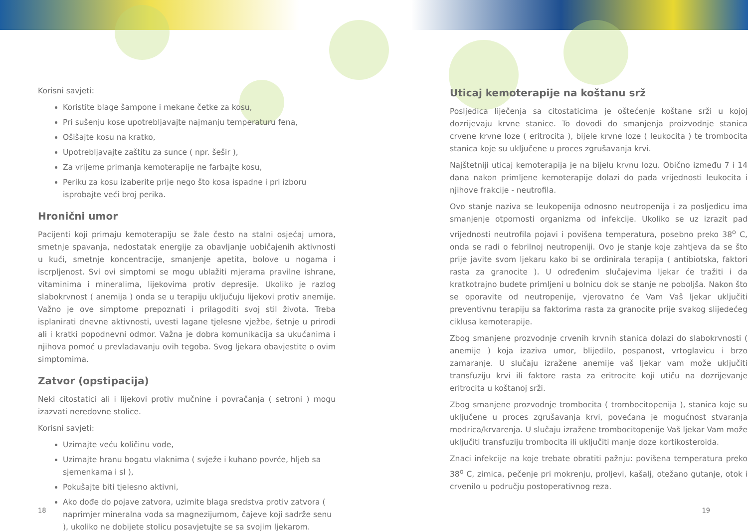Korisni savjeti:
Koristite blage šampone i mekane četke za kosu,
Pri sušenju kose upotrebljavajte najmanju temperaturu fena,
Ošišajte kosu na kratko,
Upotrebljavajte zaštitu za sunce ( npr. šešir ),
Za vrijeme primanja kemoterapije ne farbajte kosu,
Periku za kosu izaberite prije nego što kosa ispadne i pri izboru isprobajte veći broj perika.
Hronični umor
Pacijenti koji primaju kemoterapiju se žale često na stalni osjećaj umora, smetnje spavanja, nedostatak energije za obavljanje uobičajenih aktivnosti u kući, smetnje koncentracije, smanjenje apetita, bolove u nogama i iscrpljenost. Svi ovi simptomi se mogu ublažiti mjerama pravilne ishrane, vitaminima i mineralima, lijekovima protiv depresije. Ukoliko je razlog slabokrvnost ( anemija ) onda se u terapiju uključuju lijekovi protiv anemije. Važno je ove simptome prepoznati i prilagoditi svoj stil života. Treba isplanirati dnevne aktivnosti, uvesti lagane tjelesne vježbe, šetnje u prirodi ali i kratki popodnevni odmor. Važna je dobra komunikacija sa ukućanima i njihova pomoć u prevladavanju ovih tegoba. Svog ljekara obavjestite o ovim simptomima.
Zatvor (opstipacija)
Neki citostatici ali i lijekovi protiv mučnine i povračanja ( setroni ) mogu izazvati neredovne stolice.
Korisni savjeti:
Uzimajte veću količinu vode,
Uzimajte hranu bogatu vlaknima ( svježe i kuhano povrće, hljeb sa sjemenkama i sl ),
Pokušajte biti tjelesno aktivni,
Ako dođe do pojave zatvora, uzimite blaga sredstva protiv zatvora ( naprimjer mineralna voda sa magnezijumom, čajeve koji sadrže senu ), ukoliko ne dobijete stolicu posavjetujte se sa svojim ljekarom.
Uticaj kemoterapije na koštanu srž
Posljedica liječenja sa citostaticima je oštećenje koštane srži u kojoj dozrijevaju krvne stanice. To dovodi do smanjenja proizvodnje stanica crvene krvne loze ( eritrocita ), bijele krvne loze ( leukocita ) te trombocita stanica koje su uključene u proces zgrušavanja krvi.
Najštetniji uticaj kemoterapija je na bijelu krvnu lozu. Obično između 7 i 14 dana nakon primljene kemoterapije dolazi do pada vrijednosti leukocita i njihove frakcije - neutrofila.
Ovo stanje naziva se leukopenija odnosno neutropenija i za posljedicu ima smanjenje otpornosti organizma od infekcije. Ukoliko se uz izrazit pad vrijednosti neutrofila pojavi i povišena temperatura, posebno preko 38<sup>o</sup> C, onda se radi o febrilnoj neutropeniji. Ovo je stanje koje zahtjeva da se što prije javite svom ljekaru kako bi se ordinirala terapija ( antibiotska, faktori rasta za granocite ). U određenim slučajevima ljekar će tražiti i da kratkotrajno budete primljeni u bolnicu dok se stanje ne poboljša. Nakon što se oporavite od neutropenije, vjerovatno će Vam Vaš ljekar uključiti preventivnu terapiju sa faktorima rasta za granocite prije svakog slijedećeg ciklusa kemoterapije.
Zbog smanjene prozvodnje crvenih krvnih stanica dolazi do slabokrvnosti ( anemije ) koja izaziva umor, blijedilo, pospanost, vrtoglavicu i brzo zamaranje. U slučaju izražene anemije vaš ljekar vam može uključiti transfuziju krvi ili faktore rasta za eritrocite koji utiču na dozrijevanje eritrocita u koštanoj srži.
Zbog smanjene prozvodnje trombocita ( trombocitopenija ), stanica koje su uključene u proces zgrušavanja krvi, povećana je mogućnost stvaranja modrica/krvarenja. U slučaju izražene trombocitopenije Vaš ljekar Vam može uključiti transfuziju trombocita ili uključiti manje doze kortikosteroida.
Znaci infekcije na koje trebate obratiti pažnju: povišena temperatura preko 38<sup>o</sup> C, zimica, pečenje pri mokrenju, proljevi, kašalj, otežano gutanje, otok i crvenilo u području postoperativnog reza.
18 19